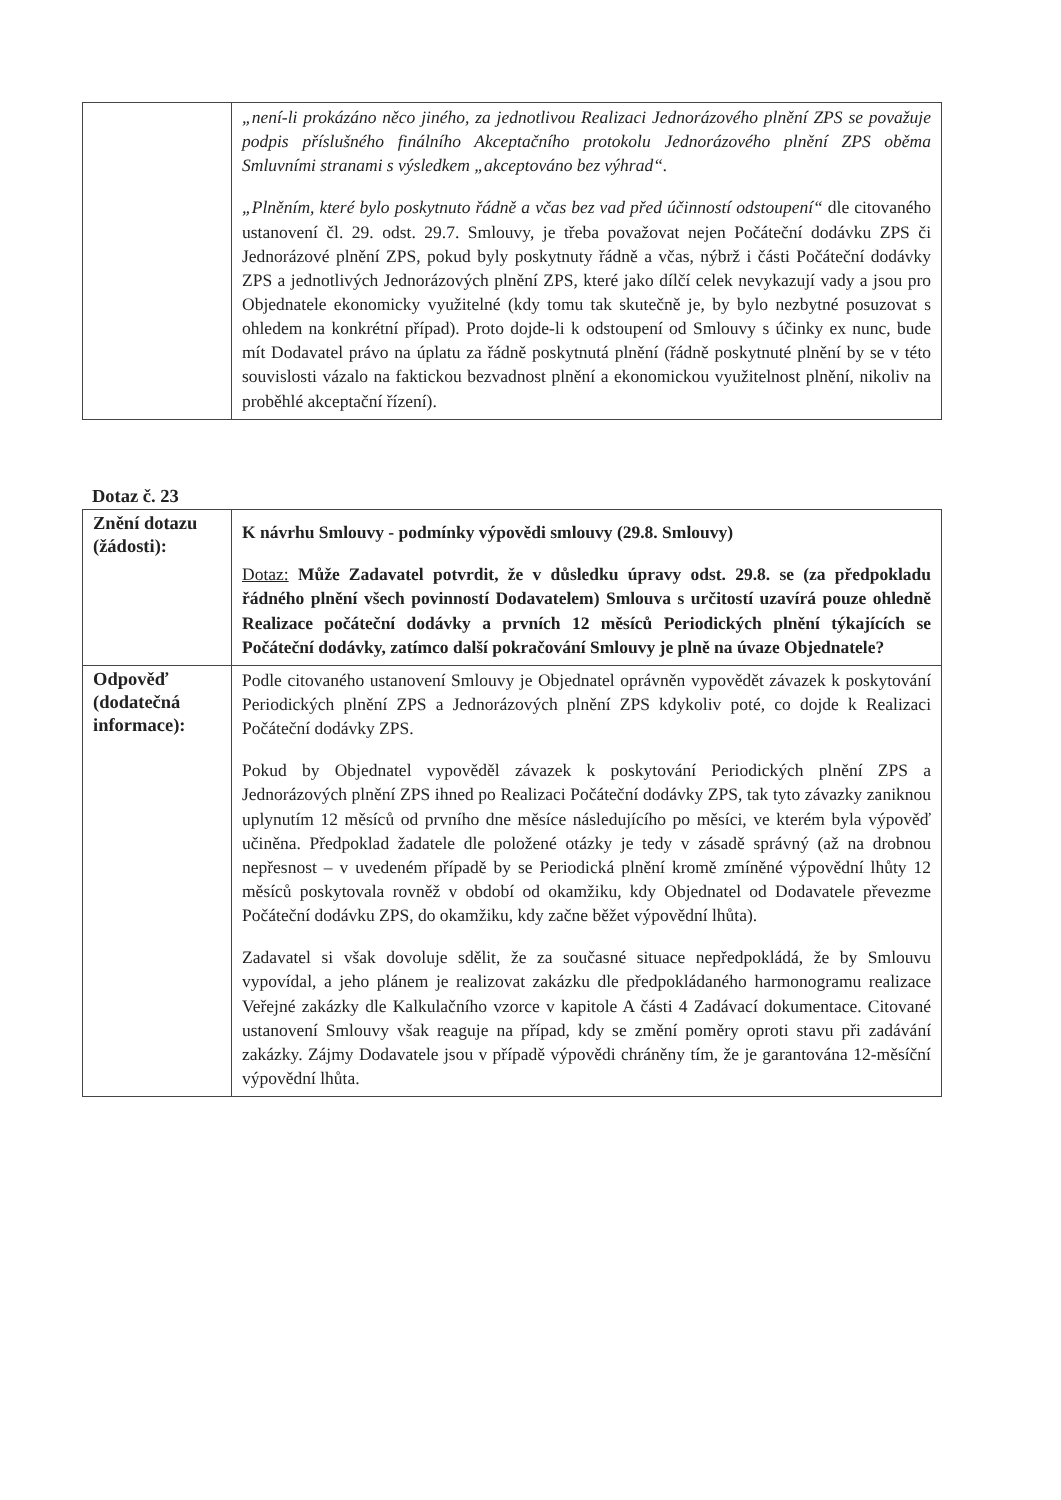| | „není-li prokázáno něco jiného, za jednotlivou Realizaci Jednorázového plnění ZPS se považuje podpis příslušného finálního Akceptačního protokolu Jednorázového plnění ZPS oběma Smluvními stranami s výsledkem „akceptováno bez výhrad“. „Plněním, které bylo poskytnuto řádně a včas bez vad před účinností odstoupení“ dle citovaného ustanovení čl. 29. odst. 29.7. Smlouvy, je třeba považovat nejen Počáteční dodávku ZPS či Jednorázové plnění ZPS, pokud byly poskytnuty řádně a včas, nýbrž i části Počáteční dodávky ZPS a jednotlivých Jednorázových plnění ZPS, které jako dílčí celek nevykazují vady a jsou pro Objednatele ekonomicky využitelné (kdy tomu tak skutečně je, by bylo nezbytné posuzovat s ohledem na konkrétní případ). Proto dojde-li k odstoupení od Smlouvy s účinky ex nunc, bude mít Dodavatel právo na úplatu za řádně poskytnutá plnění (řádně poskytnuté plnění by se v této souvislosti vázalo na faktickou bezvadnost plnění a ekonomickou využitelnost plnění, nikoliv na proběhlé akceptační řízení). |
Dotaz č. 23
| Znění dotazu (žádosti): | K návrhu Smlouvy - podmínky výpovědi smlouvy (29.8. Smlouvy) Dotaz: Může Zadavatel potvrdit, že v důsledku úpravy odst. 29.8. se (za předpokladu řádného plnění všech povinností Dodavatelem) Smlouva s určitostí uzavírá pouze ohledně Realizace počáteční dodávky a prvních 12 měsíců Periodických plnění týkajících se Počáteční dodávky, zatímco další pokračování Smlouvy je plně na úvaze Objednatele? |
| Odpověď (dodatečná informace): | Podle citovaného ustanovení Smlouvy je Objednatel oprávněn vypovědět závazek k poskytování Periodických plnění ZPS a Jednorázových plnění ZPS kdykoliv poté, co dojde k Realizaci Počáteční dodávky ZPS. Pokud by Objednatel vypověděl závazek k poskytování Periodických plnění ZPS a Jednorázových plnění ZPS ihned po Realizaci Počáteční dodávky ZPS, tak tyto závazky zaniknou uplynutím 12 měsíců od prvního dne měsíce následujícího po měsíci, ve kterém byla výpověď učiněna. Předpoklad žadatele dle položené otázky je tedy v zásadě správný (až na drobnou nepřesnost – v uvedeném případě by se Periodická plnění kromě zmíněné výpovědní lhůty 12 měsíců poskytovala rovněž v období od okamžiku, kdy Objednatel od Dodavatele převezme Počáteční dodávku ZPS, do okamžiku, kdy začne běžet výpovědní lhůta). Zadavatel si však dovoluje sdělit, že za současné situace nepředpokládá, že by Smlouvu vypovídal, a jeho plánem je realizovat zakázku dle předpokládaného harmonogramu realizace Veřejné zakázky dle Kalkulačního vzorce v kapitole A části 4 Zadávací dokumentace. Citované ustanovení Smlouvy však reaguje na případ, kdy se změní poměry oproti stavu při zadávání zakázky. Zájmy Dodavatele jsou v případě výpovědi chráněny tím, že je garantována 12-měsíční výpovědní lhůta. |